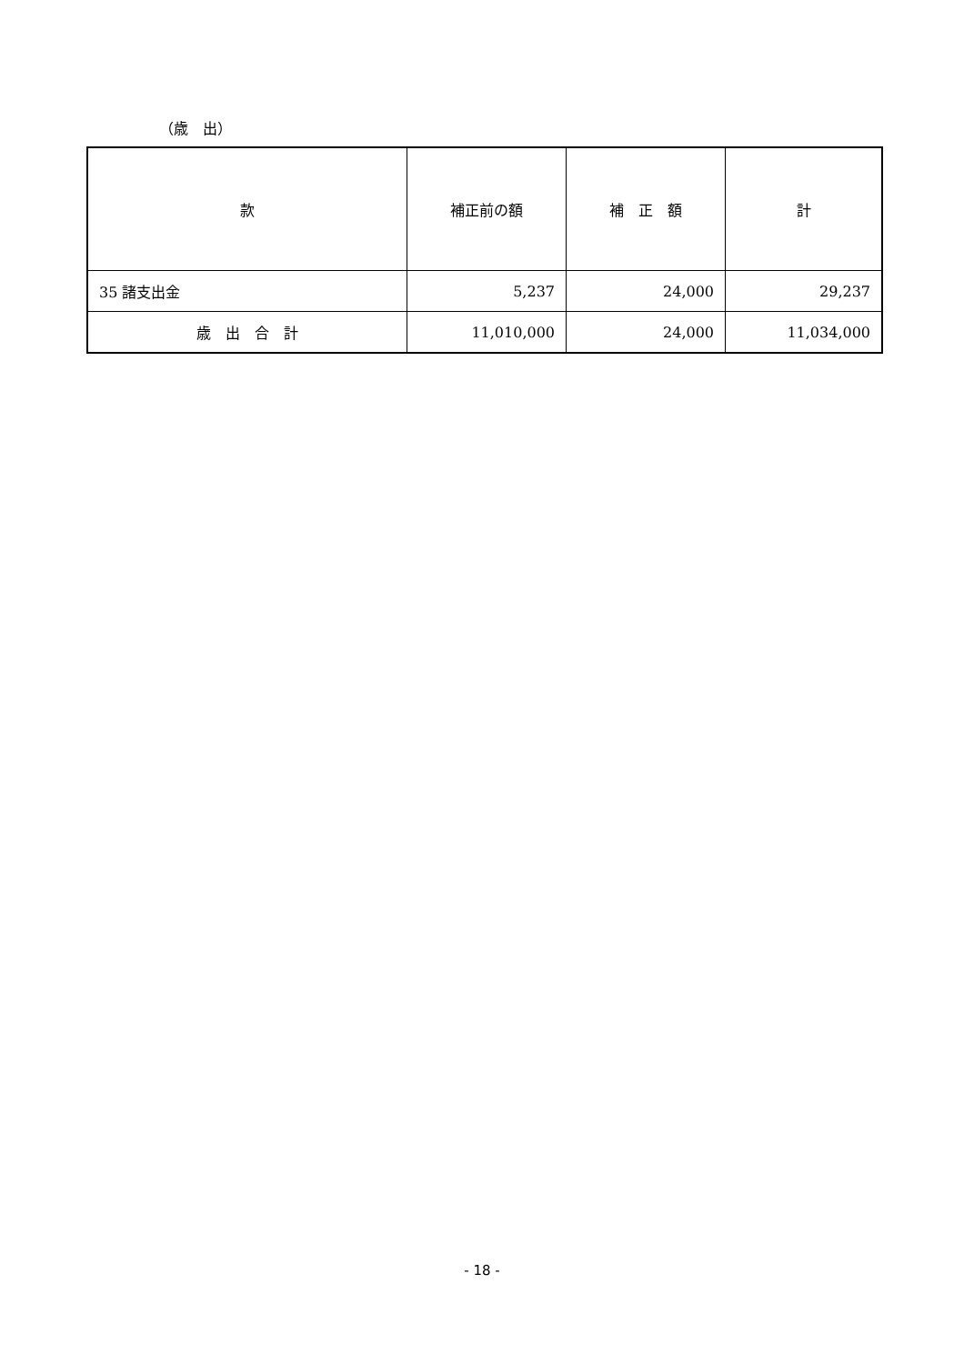（歳　出）
| 款 | 補正前の額 | 補 正 額 | 計 |
| --- | --- | --- | --- |
| 35 諸支出金 | 5,237 | 24,000 | 29,237 |
| 歳 出 合 計 | 11,010,000 | 24,000 | 11,034,000 |
- 18 -